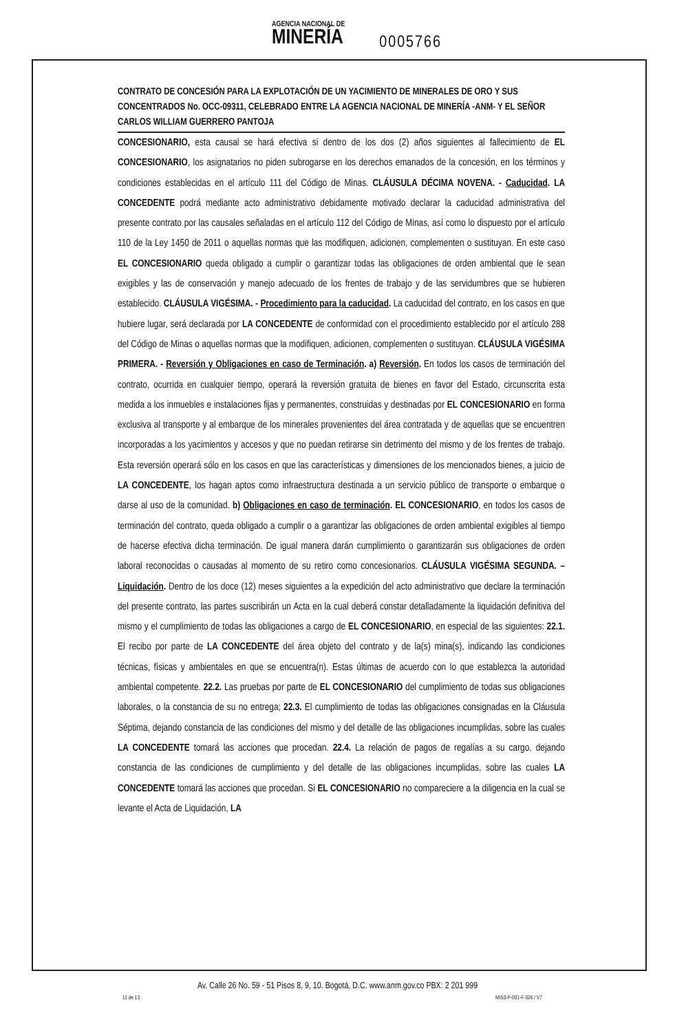AGENCIA NACIONAL DE MINERÍA 0005766
CONTRATO DE CONCESIÓN PARA LA EXPLOTACIÓN DE UN YACIMIENTO DE MINERALES DE ORO Y SUS CONCENTRADOS No. OCC-09311, CELEBRADO ENTRE LA AGENCIA NACIONAL DE MINERÍA -ANM- Y EL SEÑOR CARLOS WILLIAM GUERRERO PANTOJA
CONCESIONARIO, esta causal se hará efectiva si dentro de los dos (2) años siguientes al fallecimiento de EL CONCESIONARIO, los asignatarios no piden subrogarse en los derechos emanados de la concesión, en los términos y condiciones establecidas en el artículo 111 del Código de Minas. CLÁUSULA DÉCIMA NOVENA. - Caducidad. LA CONCEDENTE podrá mediante acto administrativo debidamente motivado declarar la caducidad administrativa del presente contrato por las causales señaladas en el artículo 112 del Código de Minas, así como lo dispuesto por el artículo 110 de la Ley 1450 de 2011 o aquellas normas que las modifiquen, adicionen, complementen o sustituyan. En este caso EL CONCESIONARIO queda obligado a cumplir o garantizar todas las obligaciones de orden ambiental que le sean exigibles y las de conservación y manejo adecuado de los frentes de trabajo y de las servidumbres que se hubieren establecido. CLÁUSULA VIGÉSIMA. - Procedimiento para la caducidad. La caducidad del contrato, en los casos en que hubiere lugar, será declarada por LA CONCEDENTE de conformidad con el procedimiento establecido por el artículo 288 del Código de Minas o aquellas normas que la modifiquen, adicionen, complementen o sustituyan. CLÁUSULA VIGÉSIMA PRIMERA. - Reversión y Obligaciones en caso de Terminación. a) Reversión. En todos los casos de terminación del contrato, ocurrida en cualquier tiempo, operará la reversión gratuita de bienes en favor del Estado, circunscrita esta medida a los inmuebles e instalaciones fijas y permanentes, construidas y destinadas por EL CONCESIONARIO en forma exclusiva al transporte y al embarque de los minerales provenientes del área contratada y de aquellas que se encuentren incorporadas a los yacimientos y accesos y que no puedan retirarse sin detrimento del mismo y de los frentes de trabajo. Esta reversión operará sólo en los casos en que las características y dimensiones de los mencionados bienes, a juicio de LA CONCEDENTE, los hagan aptos como infraestructura destinada a un servicio público de transporte o embarque o darse al uso de la comunidad. b) Obligaciones en caso de terminación. EL CONCESIONARIO, en todos los casos de terminación del contrato, queda obligado a cumplir o a garantizar las obligaciones de orden ambiental exigibles al tiempo de hacerse efectiva dicha terminación. De igual manera darán cumplimiento o garantizarán sus obligaciones de orden laboral reconocidas o causadas al momento de su retiro como concesionarios. CLÁUSULA VIGÉSIMA SEGUNDA. – Liquidación. Dentro de los doce (12) meses siguientes a la expedición del acto administrativo que declare la terminación del presente contrato, las partes suscribirán un Acta en la cual deberá constar detalladamente la liquidación definitiva del mismo y el cumplimiento de todas las obligaciones a cargo de EL CONCESIONARIO, en especial de las siguientes: 22.1. El recibo por parte de LA CONCEDENTE del área objeto del contrato y de la(s) mina(s), indicando las condiciones técnicas, físicas y ambientales en que se encuentra(n). Estas últimas de acuerdo con lo que establezca la autoridad ambiental competente. 22.2. Las pruebas por parte de EL CONCESIONARIO del cumplimiento de todas sus obligaciones laborales, o la constancia de su no entrega; 22.3. El cumplimiento de todas las obligaciones consignadas en la Cláusula Séptima, dejando constancia de las condiciones del mismo y del detalle de las obligaciones incumplidas, sobre las cuales LA CONCEDENTE tomará las acciones que procedan. 22.4. La relación de pagos de regalías a su cargo, dejando constancia de las condiciones de cumplimiento y del detalle de las obligaciones incumplidas, sobre las cuales LA CONCEDENTE tomará las acciones que procedan. Si EL CONCESIONARIO no compareciere a la diligencia en la cual se levante el Acta de Liquidación, LA
Av. Calle 26 No. 59 - 51 Pisos 8, 9, 10. Bogotá, D.C. www.anm.gov.co PBX: 2 201 999
11 de 13 MIS3-P-001-F-026 / V7